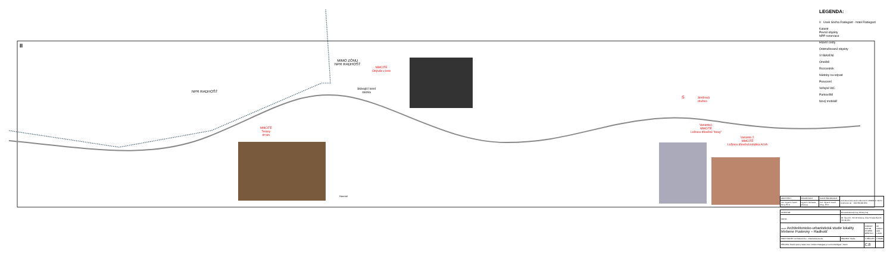II
NPR RADHOŠŤ
MIMO ZÓNU
NPR RADHOŠŤ
MMCITÉ
Obývák v lese
Stávající lesní
stezka
MMCITÉ
Terasy
d=4m
Havraní
S
Směrová
družice
Varianta1:
MMCITÉ
Ložnice dřevěné "boxy"
Varianta 2:
MMCITÉ
Ložnice dřevěná lehátka ALVA
LEGENDA:
II Úsek Socha Radegast - hotel Radegast
Katastr
Pevné objekty
NPP rezervace
Hlavní cesty
Odstraňované objekty
VYBAVENÍ
Ohniště
Rozcestník
Nádoby na odpad
Posezení
Veřejné WC
Parkoviště
Nový mobiliář
| ARCHITEKT | PROJEKTANT | ZODP. PROJEKTANT | Architektonické studio Záhumenní 1358/30 C 742 21 Kopřivnice tel.: +420 556 811 850 |
| doc. Ing.arch. Kamil Mrva, Ph.D | Ing.arch. Michaela Mrázová | doc. Ing.arch. Kamil Mrva, Ph.D | |
| INVESTOR: | Moravskoslezský kraj; Zlínský kraj | | |
| MÍSTO: | 28. října 117, 702 18 Ostrava; třída Tomáše Bati 21, 761 90 Zlín | | |
| AKCE: Architektonicko-urbanistická studie lokality hřebene Pustevny – Radhošť | | FORMÁT DATUM STUPEŇ MĚŘÍTKO | A3 12/2017 AUS 1:2000 |
| DRUH STAVBY: Architektonicko - urbanistická studie | PROJEKT: Studie | Č.PŘÍLOHY | Č.PARÉ |
| PŘÍLOHA: Studie úpravy úseku mezi hotelem Radegast po sochu Radegast - Návrh | | C.8 | |